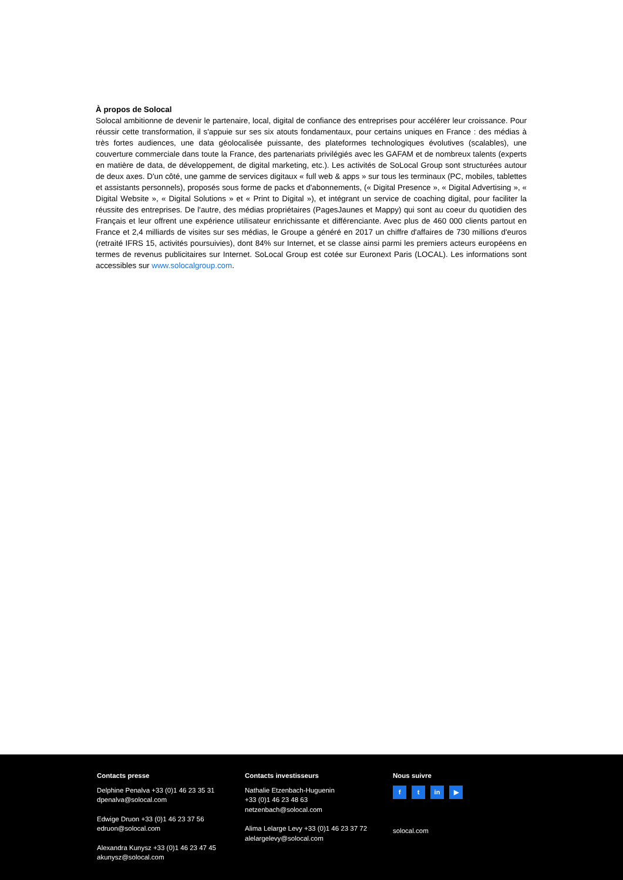À propos de Solocal
Solocal ambitionne de devenir le partenaire, local, digital de confiance des entreprises pour accélérer leur croissance. Pour réussir cette transformation, il s'appuie sur ses six atouts fondamentaux, pour certains uniques en France : des médias à très fortes audiences, une data géolocalisée puissante, des plateformes technologiques évolutives (scalables), une couverture commerciale dans toute la France, des partenariats privilégiés avec les GAFAM et de nombreux talents (experts en matière de data, de développement, de digital marketing, etc.). Les activités de SoLocal Group sont structurées autour de deux axes. D'un côté, une gamme de services digitaux « full web & apps » sur tous les terminaux (PC, mobiles, tablettes et assistants personnels), proposés sous forme de packs et d'abonnements, (« Digital Presence », « Digital Advertising », « Digital Website », « Digital Solutions » et « Print to Digital »), et intégrant un service de coaching digital, pour faciliter la réussite des entreprises. De l'autre, des médias propriétaires (PagesJaunes et Mappy) qui sont au coeur du quotidien des Français et leur offrent une expérience utilisateur enrichissante et différenciante. Avec plus de 460 000 clients partout en France et 2,4 milliards de visites sur ses médias, le Groupe a généré en 2017 un chiffre d'affaires de 730 millions d'euros (retraité IFRS 15, activités poursuivies), dont 84% sur Internet, et se classe ainsi parmi les premiers acteurs européens en termes de revenus publicitaires sur Internet. SoLocal Group est cotée sur Euronext Paris (LOCAL). Les informations sont accessibles sur www.solocalgroup.com.
Contacts presse
Delphine Penalva +33 (0)1 46 23 35 31
dpenalva@solocal.com
Edwige Druon +33 (0)1 46 23 37 56
edruon@solocal.com
Alexandra Kunysz +33 (0)1 46 23 47 45
akunysz@solocal.com
Contacts investisseurs
Nathalie Etzenbach-Huguenin
+33 (0)1 46 23 48 63
netzenbach@solocal.com
Alima Lelarge Levy +33 (0)1 46 23 37 72
alelargelevy@solocal.com
Nous suivre
ft in ▶
solocal.com